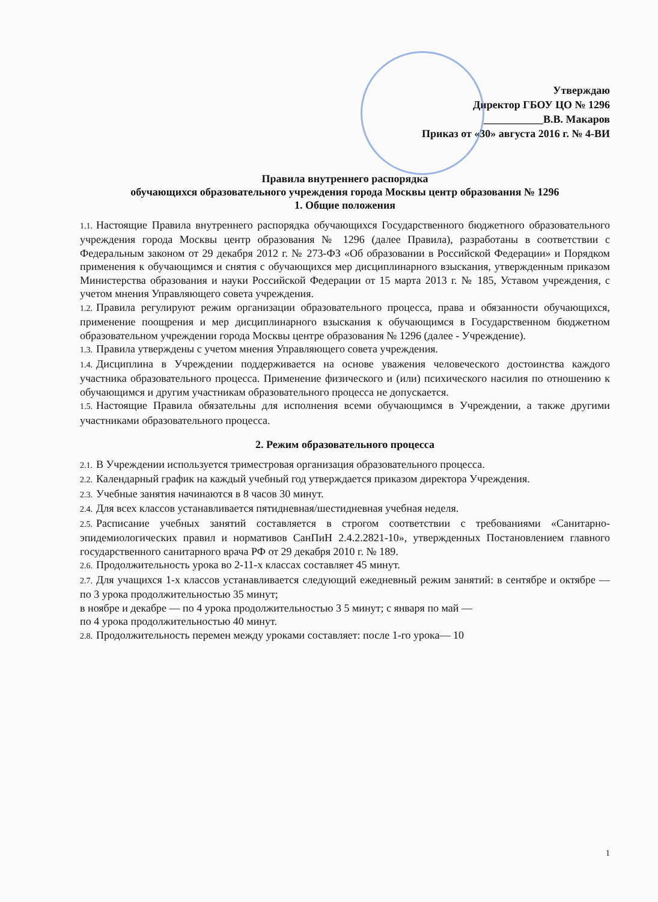Утверждаю
Директор ГБОУ ЦО № 1296
___________В.В. Макаров
Приказ от «30» августа 2016 г. № 4-ВИ
Правила внутреннего распорядка
обучающихся образовательного учреждения города Москвы центр образования № 1296
1. Общие положения
1.1. Настоящие Правила внутреннего распорядка обучающихся Государственного бюджетного образовательного учреждения города Москвы центр образования № 1296 (далее Правила), разработаны в соответствии с Федеральным законом от 29 декабря 2012 г. № 273-ФЗ «Об образовании в Российской Федерации» и Порядком применения к обучающимся и снятия с обучающихся мер дисциплинарного взыскания, утвержденным приказом Министерства образования и науки Российской Федерации от 15 марта 2013 г. № 185, Уставом учреждения, с учетом мнения Управляющего совета учреждения.
1.2. Правила регулируют режим организации образовательного процесса, права и обязанности обучающихся, применение поощрения и мер дисциплинарного взыскания к обучающимся в Государственном бюджетном образовательном учреждении города Москвы центре образования № 1296 (далее - Учреждение).
1.3. Правила утверждены с учетом мнения Управляющего совета учреждения.
1.4. Дисциплина в Учреждении поддерживается на основе уважения человеческого достоинства каждого участника образовательного процесса. Применение физического и (или) психического насилия по отношению к обучающимся и другим участникам образовательного процесса не допускается.
1.5. Настоящие Правила обязательны для исполнения всеми обучающимся в Учреждении, а также другими участниками образовательного процесса.
2. Режим образовательного процесса
2.1. В Учреждении используется триместровая организация образовательного процесса.
2.2. Календарный график на каждый учебный год утверждается приказом директора Учреждения.
2.3. Учебные занятия начинаются в 8 часов 30 минут.
2.4. Для всех классов устанавливается пятидневная/шестидневная учебная неделя.
2.5. Расписание учебных занятий составляется в строгом соответствии с требованиями «Санитарно-эпидемиологических правил и нормативов СанПиН 2.4.2.2821-10», утвержденных Постановлением главного государственного санитарного врача РФ от 29 декабря 2010 г. № 189.
2.6. Продолжительность урока во 2-11-х классах составляет 45 минут.
2.7. Для учащихся 1-х классов устанавливается следующий ежедневный режим занятий: в сентябре и октябре — по 3 урока продолжительностью 35 минут;
в ноябре и декабре — по 4 урока продолжительностью 3 5 минут; с января по май —
по 4 урока продолжительностью 40 минут.
2.8. Продолжительность перемен между уроками составляет: после 1-го урока— 10
1